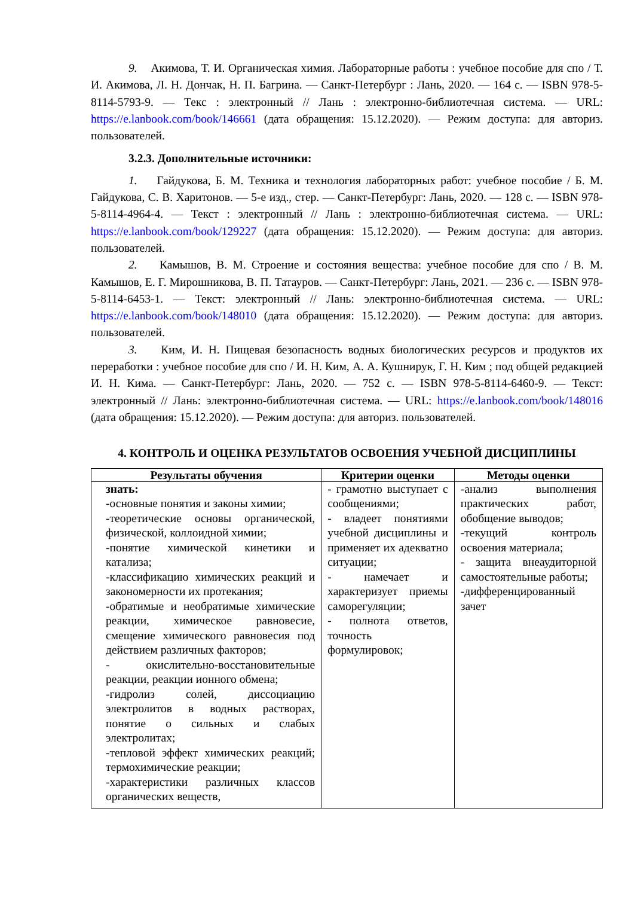9. Акимова, Т. И. Органическая химия. Лабораторные работы : учебное пособие для спо / Т. И. Акимова, Л. Н. Дончак, Н. П. Багрина. — Санкт-Петербург : Лань, 2020. — 164 с. — ISBN 978-5-8114-5793-9. — Текс : электронный // Лань : электронно-библиотечная система. — URL: https://e.lanbook.com/book/146661 (дата обращения: 15.12.2020). — Режим доступа: для авториз. пользователей.
3.2.3. Дополнительные источники:
1. Гайдукова, Б. М. Техника и технология лабораторных работ: учебное пособие / Б. М. Гайдукова, С. В. Харитонов. — 5-е изд., стер. — Санкт-Петербург: Лань, 2020. — 128 с. — ISBN 978-5-8114-4964-4. — Текст : электронный // Лань : электронно-библиотечная система. — URL: https://e.lanbook.com/book/129227 (дата обращения: 15.12.2020). — Режим доступа: для авториз. пользователей.
2. Камышов, В. М. Строение и состояния вещества: учебное пособие для спо / В. М. Камышов, Е. Г. Мирошникова, В. П. Татауров. — Санкт-Петербург: Лань, 2021. — 236 с. — ISBN 978-5-8114-6453-1. — Текст: электронный // Лань: электронно-библиотечная система. — URL: https://e.lanbook.com/book/148010 (дата обращения: 15.12.2020). — Режим доступа: для авториз. пользователей.
3. Ким, И. Н. Пищевая безопасность водных биологических ресурсов и продуктов их переработки : учебное пособие для спо / И. Н. Ким, А. А. Кушнирук, Г. Н. Ким ; под общей редакцией И. Н. Кима. — Санкт-Петербург: Лань, 2020. — 752 с. — ISBN 978-5-8114-6460-9. — Текст: электронный // Лань: электронно-библиотечная система. — URL: https://e.lanbook.com/book/148016 (дата обращения: 15.12.2020). — Режим доступа: для авториз. пользователей.
4. КОНТРОЛЬ И ОЦЕНКА РЕЗУЛЬТАТОВ ОСВОЕНИЯ УЧЕБНОЙ ДИСЦИПЛИНЫ
| Результаты обучения | Критерии оценки | Методы оценки |
| --- | --- | --- |
| знать: -основные понятия и законы химии; -теоретические основы органической, физической, коллоидной химии; -понятие химической кинетики и катализа; -классификацию химических реакций и закономерности их протекания; -обратимые и необратимые химические реакции, химическое равновесие, смещение химического равновесия под действием различных факторов; - окислительно-восстановительные реакции, реакции ионного обмена; -гидролиз солей, диссоциацию электролитов в водных растворах, понятие о сильных и слабых электролитах; -тепловой эффект химических реакций; термохимические реакции; -характеристики различных классов органических веществ, | - грамотно выступает с сообщениями; - владеет понятиями учебной дисциплины и применяет их адекватно ситуации; - намечает и характеризует приемы саморегуляции; - полнота ответов, точность формулировок; | -анализ выполнения практических работ, обобщение выводов; -текущий контроль освоения материала; - защита внеаудиторной самостоятельные работы; -дифференцированный зачет |